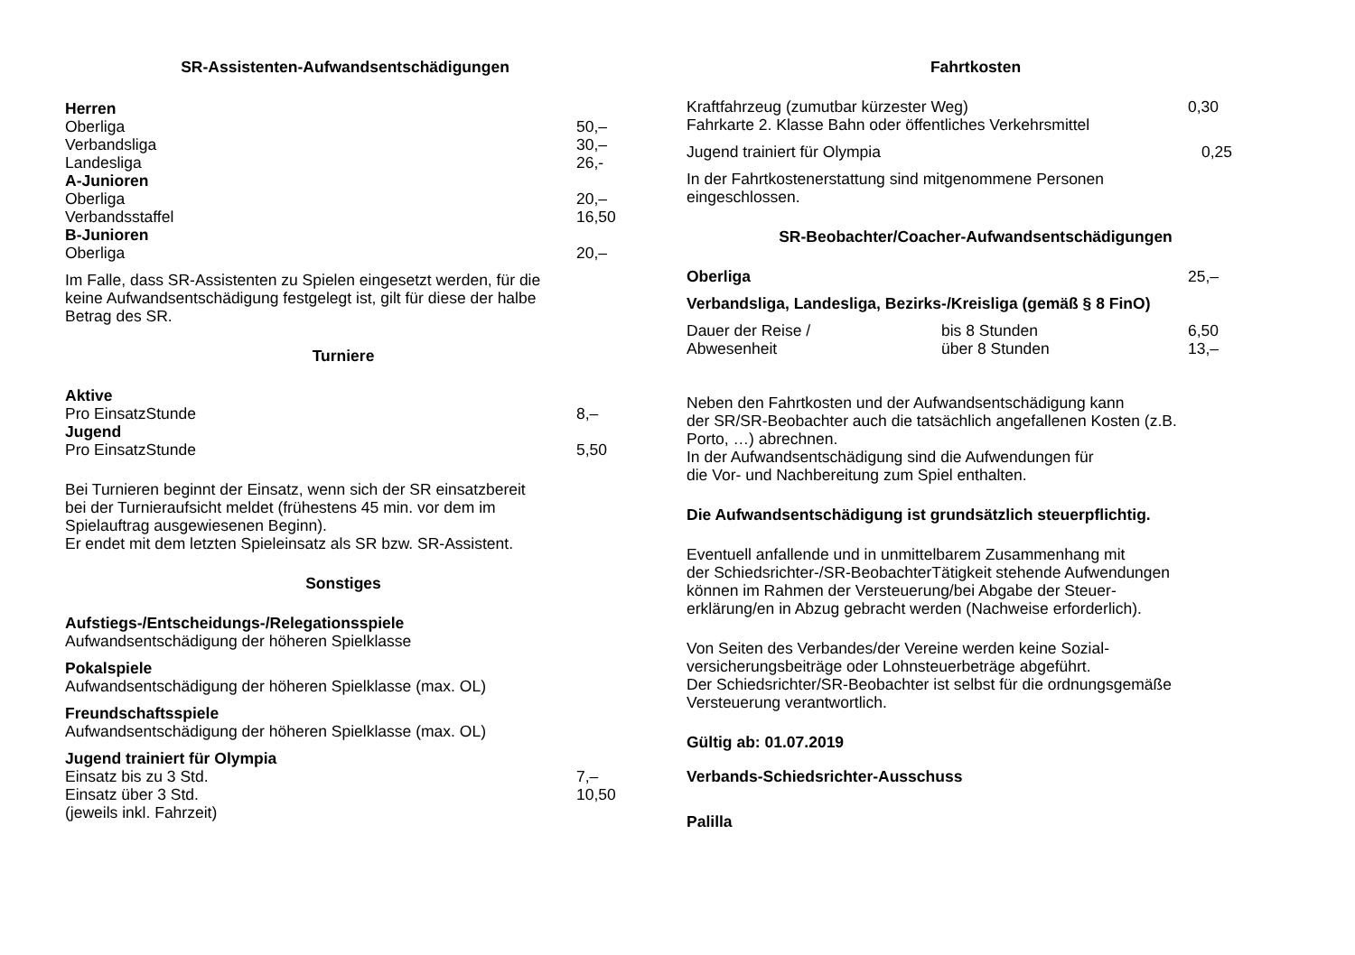SR-Assistenten-Aufwandsentschädigungen
| Herren | |
| Oberliga | 50,– |
| Verbandsliga | 30,– |
| Landesliga | 26,- |
| A-Junioren | |
| Oberliga | 20,– |
| Verbandsstaffel | 16,50 |
| B-Junioren | |
| Oberliga | 20,– |
Im Falle, dass SR-Assistenten zu Spielen eingesetzt werden, für die
keine Aufwandsentschädigung festgelegt ist, gilt für diese der halbe
Betrag des SR.
Turniere
| Aktive | |
| Pro EinsatzStunde | 8,– |
| Jugend | |
| Pro EinsatzStunde | 5,50 |
Bei Turnieren beginnt der Einsatz, wenn sich der SR einsatzbereit
bei der Turnieraufsicht meldet (frühestens 45 min. vor dem im
Spielauftrag ausgewiesenen Beginn).
Er endet mit dem letzten Spieleinsatz als SR bzw. SR-Assistent.
Sonstiges
Aufstiegs-/Entscheidungs-/Relegationsspiele
Aufwandsentschädigung der höheren Spielklasse
Pokalspiele
Aufwandsentschädigung der höheren Spielklasse (max. OL)
Freundschaftsspiele
Aufwandsentschädigung der höheren Spielklasse (max. OL)
| Jugend trainiert für Olympia | |
| Einsatz bis zu 3 Std. | 7,– |
| Einsatz über 3 Std. | 10,50 |
| (jeweils inkl. Fahrzeit) | |
Fahrtkosten
| Kraftfahrzeug (zumutbar kürzester Weg) | 0,30 |
| Fahrkarte 2. Klasse Bahn oder öffentliches Verkehrsmittel | |
| Jugend trainiert für Olympia | 0,25 |
In der Fahrtkostenerstattung sind mitgenommene Personen
eingeschlossen.
SR-Beobachter/Coacher-Aufwandsentschädigungen
| Oberliga | 25,– |
Verbandsliga, Landesliga, Bezirks-/Kreisliga (gemäß § 8 FinO)
| Dauer der Reise / | bis 8 Stunden | 6,50 |
| Abwesenheit | über 8 Stunden | 13,– |
Neben den Fahrtkosten und der Aufwandsentschädigung kann
der SR/SR-Beobachter auch die tatsächlich angefallenen Kosten (z.B.
Porto, …) abrechnen.
In der Aufwandsentschädigung sind die Aufwendungen für
die Vor- und Nachbereitung zum Spiel enthalten.
Die Aufwandsentschädigung ist grundsätzlich steuerpflichtig.
Eventuell anfallende und in unmittelbarem Zusammenhang mit
der Schiedsrichter-/SR-BeobachterTätigkeit stehende Aufwendungen
können im Rahmen der Versteuerung/bei Abgabe der Steuer-
erklärung/en in Abzug gebracht werden (Nachweise erforderlich).
Von Seiten des Verbandes/der Vereine werden keine Sozial-
versicherungsbeiträge oder Lohnsteuerbeträge abgeführt.
Der Schiedsrichter/SR-Beobachter ist selbst für die ordnungsgemäße
Versteuerung verantwortlich.
Gültig ab: 01.07.2019
Verbands-Schiedsrichter-Ausschuss
Palilla